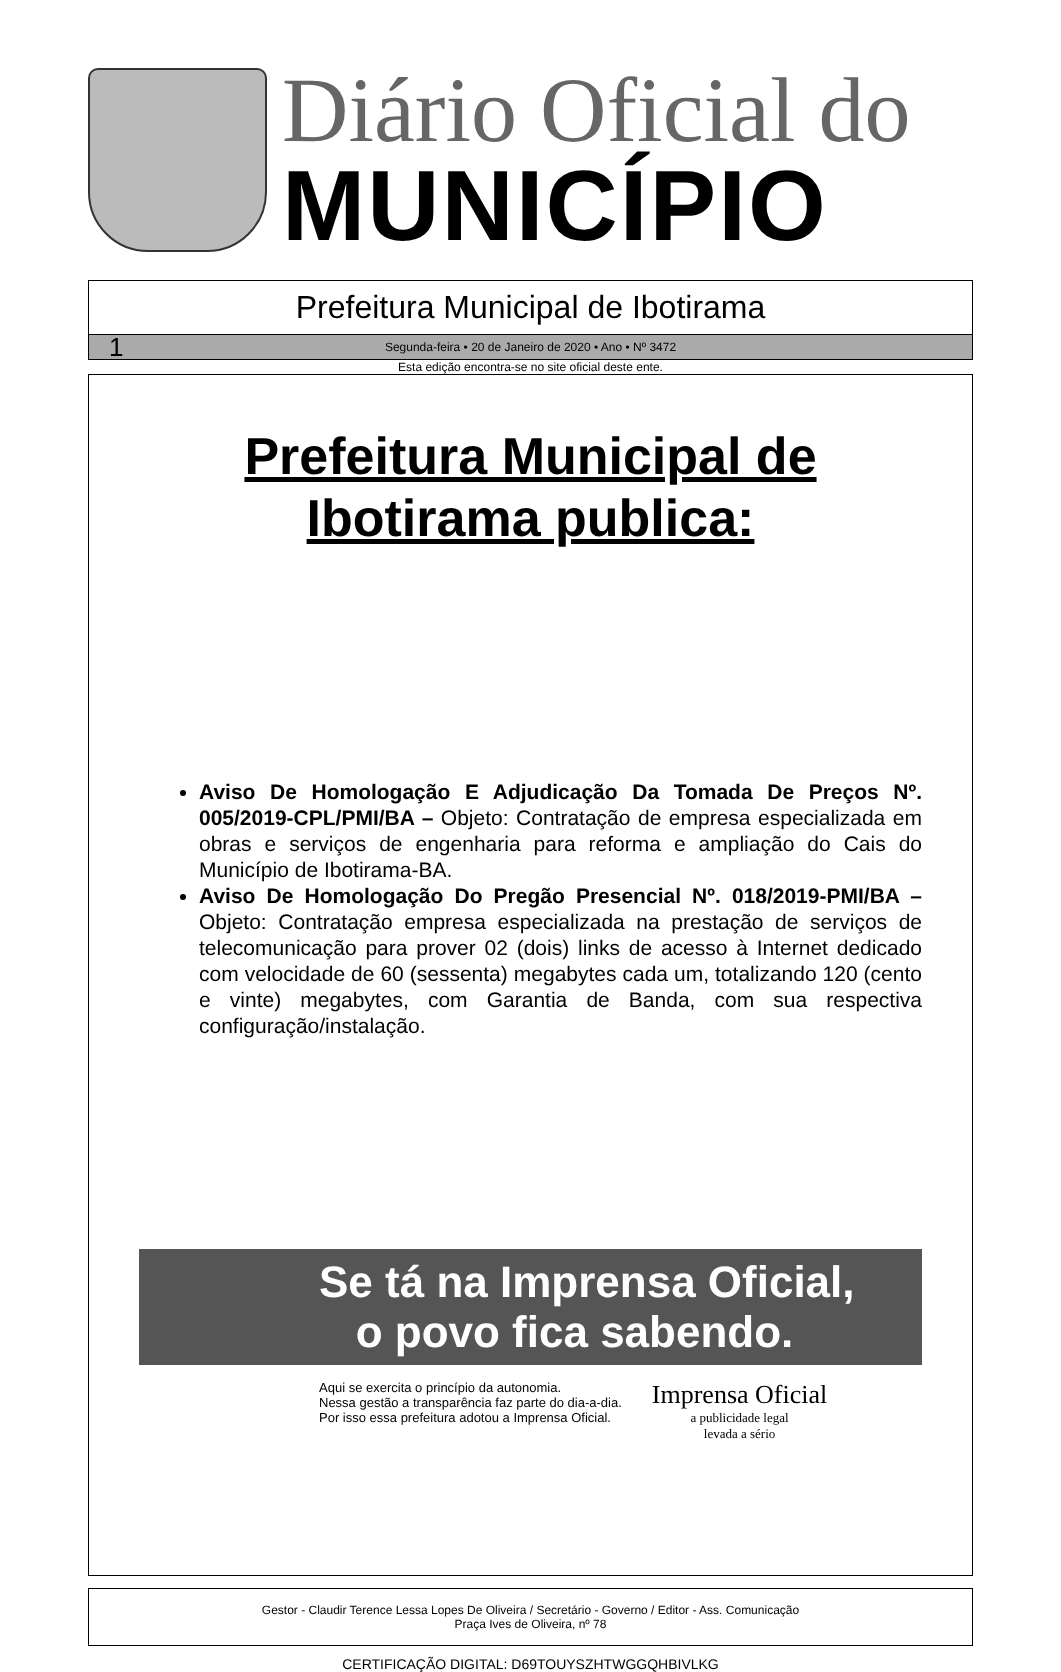Diário Oficial do
MUNICÍPIO
Prefeitura Municipal de Ibotirama
1 Segunda-feira • 20 de Janeiro de 2020 • Ano • Nº 3472
Esta edição encontra-se no site oficial deste ente.
Prefeitura Municipal de
Ibotirama publica:
Aviso De Homologação E Adjudicação Da Tomada De Preços Nº. 005/2019-CPL/PMI/BA – Objeto: Contratação de empresa especializada em obras e serviços de engenharia para reforma e ampliação do Cais do Município de Ibotirama-BA.
Aviso De Homologação Do Pregão Presencial Nº. 018/2019-PMI/BA – Objeto: Contratação empresa especializada na prestação de serviços de telecomunicação para prover 02 (dois) links de acesso à Internet dedicado com velocidade de 60 (sessenta) megabytes cada um, totalizando 120 (cento e vinte) megabytes, com Garantia de Banda, com sua respectiva configuração/instalação.
Se tá na Imprensa Oficial,
o povo fica sabendo.
Aqui se exercita o princípio da autonomia.
Nessa gestão a transparência faz parte do dia-a-dia.
Por isso essa prefeitura adotou a Imprensa Oficial.
Imprensa Oficial
a publicidade legal
levada a sério
Gestor - Claudir Terence Lessa Lopes De Oliveira / Secretário - Governo / Editor - Ass. Comunicação
Praça Ives de Oliveira, nº 78
CERTIFICAÇÃO DIGITAL: D69TOUYSZHTWGGQHBIVLKG